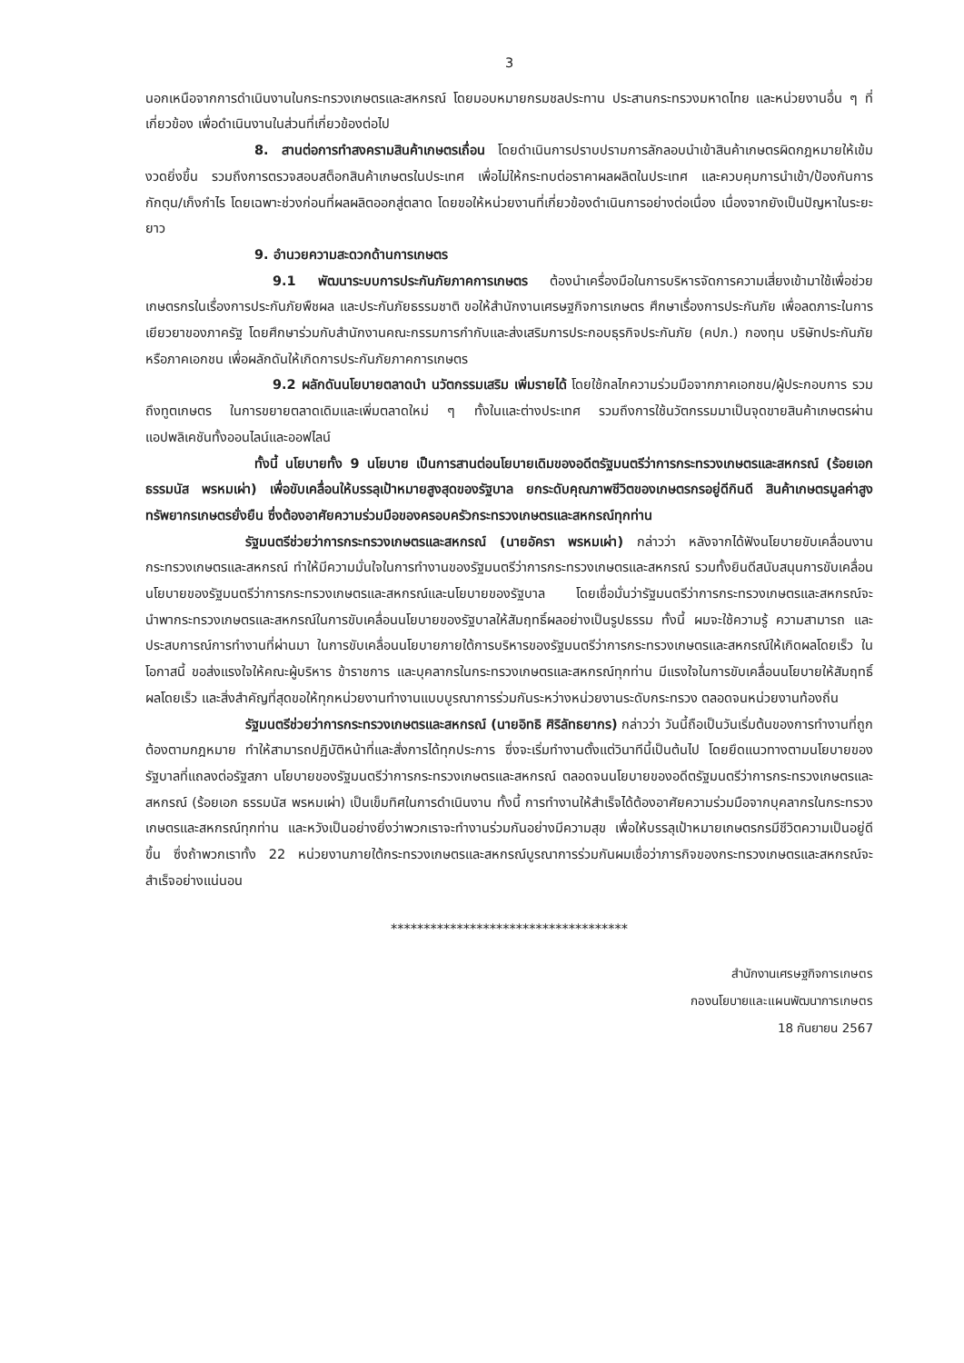3
นอกเหนือจากการดำเนินงานในกระทรวงเกษตรและสหกรณ์ โดยมอบหมายกรมชลประทาน ประสานกระทรวงมหาดไทย และหน่วยงานอื่น ๆ ที่เกี่ยวข้อง เพื่อดำเนินงานในส่วนที่เกี่ยวข้องต่อไป
8. สานต่อการทำสงครามสินค้าเกษตรเถื่อน โดยดำเนินการปราบปรามการลักลอบนำเข้าสินค้าเกษตรผิดกฎหมายให้เข้มงวดยิ่งขึ้น รวมถึงการตรวจสอบสต็อกสินค้าเกษตรในประเทศ เพื่อไม่ให้กระทบต่อราคาผลผลิตในประเทศ และควบคุมการนำเข้า/ป้องกันการกักตุน/เก็งกำไร โดยเฉพาะช่วงก่อนที่ผลผลิตออกสู่ตลาด โดยขอให้หน่วยงานที่เกี่ยวข้องดำเนินการอย่างต่อเนื่อง เนื่องจากยังเป็นปัญหาในระยะยาว
9. อำนวยความสะดวกด้านการเกษตร
9.1 พัฒนาระบบการประกันภัยภาคการเกษตร ต้องนำเครื่องมือในการบริหารจัดการความเสี่ยงเข้ามาใช้เพื่อช่วยเกษตรกรในเรื่องการประกันภัยพืชผล และประกันภัยธรรมชาติ ขอให้สำนักงานเศรษฐกิจการเกษตร ศึกษาเรื่องการประกันภัย เพื่อลดภาระในการเยียวยาของภาครัฐ โดยศึกษาร่วมกับสำนักงานคณะกรรมการกำกับและส่งเสริมการประกอบธุรกิจประกันภัย (คปภ.) กองทุน บริษัทประกันภัย หรือภาคเอกชน เพื่อผลักดันให้เกิดการประกันภัยภาคการเกษตร
9.2 ผลักดันนโยบายตลาดนำ นวัตกรรมเสริม เพิ่มรายได้ โดยใช้กลไกความร่วมมือจากภาคเอกชน/ผู้ประกอบการ รวมถึงทูตเกษตร ในการขยายตลาดเดิมและเพิ่มตลาดใหม่ ๆ ทั้งในและต่างประเทศ รวมถึงการใช้นวัตกรรมมาเป็นจุดขายสินค้าเกษตรผ่านแอปพลิเคชันทั้งออนไลน์และออฟไลน์
ทั้งนี้ นโยบายทั้ง 9 นโยบาย เป็นการสานต่อนโยบายเดิมของอดีตรัฐมนตรีว่าการกระทรวงเกษตรและสหกรณ์ (ร้อยเอก ธรรมนัส พรหมเผ่า) เพื่อขับเคลื่อนให้บรรลุเป้าหมายสูงสุดของรัฐบาล ยกระดับคุณภาพชีวิตของเกษตรกรอยู่ดีกินดี สินค้าเกษตรมูลค่าสูง ทรัพยากรเกษตรยั่งยืน ซึ่งต้องอาศัยความร่วมมือของครอบครัวกระทรวงเกษตรและสหกรณ์ทุกท่าน
รัฐมนตรีช่วยว่าการกระทรวงเกษตรและสหกรณ์ (นายอัครา พรหมเผ่า) กล่าวว่า หลังจากได้ฟังนโยบายขับเคลื่อนงานกระทรวงเกษตรและสหกรณ์ ทำให้มีความมั่นใจในการทำงานของรัฐมนตรีว่าการกระทรวงเกษตรและสหกรณ์ รวมทั้งยินดีสนับสนุนการขับเคลื่อนนโยบายของรัฐมนตรีว่าการกระทรวงเกษตรและสหกรณ์และนโยบายของรัฐบาล โดยเชื่อมั่นว่ารัฐมนตรีว่าการกระทรวงเกษตรและสหกรณ์จะนำพากระทรวงเกษตรและสหกรณ์ในการขับเคลื่อนนโยบายของรัฐบาลให้สัมฤทธิ์ผลอย่างเป็นรูปธรรม ทั้งนี้ ผมจะใช้ความรู้ ความสามารถ และประสบการณ์การทำงานที่ผ่านมา ในการขับเคลื่อนนโยบายภายใต้การบริหารของรัฐมนตรีว่าการกระทรวงเกษตรและสหกรณ์ให้เกิดผลโดยเร็ว ในโอกาสนี้ ขอส่งแรงใจให้คณะผู้บริหาร ข้าราชการ และบุคลากรในกระทรวงเกษตรและสหกรณ์ทุกท่าน มีแรงใจในการขับเคลื่อนนโยบายให้สัมฤทธิ์ผลโดยเร็ว และสิ่งสำคัญที่สุดขอให้ทุกหน่วยงานทำงานแบบบูรณาการร่วมกันระหว่างหน่วยงานระดับกระทรวง ตลอดจนหน่วยงานท้องถิ่น
รัฐมนตรีช่วยว่าการกระทรวงเกษตรและสหกรณ์ (นายอิทธิ ศิริลัทธยากร) กล่าวว่า วันนี้ถือเป็นวันเริ่มต้นของการทำงานที่ถูกต้องตามกฎหมาย ทำให้สามารถปฏิบัติหน้าที่และสั่งการได้ทุกประการ ซึ่งจะเริ่มทำงานตั้งแต่วินาทีนี้เป็นต้นไป โดยยึดแนวทางตามนโยบายของรัฐบาลที่แถลงต่อรัฐสภา นโยบายของรัฐมนตรีว่าการกระทรวงเกษตรและสหกรณ์ ตลอดจนนโยบายของอดีตรัฐมนตรีว่าการกระทรวงเกษตรและสหกรณ์ (ร้อยเอก ธรรมนัส พรหมเผ่า) เป็นเข็มทิศในการดำเนินงาน ทั้งนี้ การทำงานให้สำเร็จได้ต้องอาศัยความร่วมมือจากบุคลากรในกระทรวงเกษตรและสหกรณ์ทุกท่าน และหวังเป็นอย่างยิ่งว่าพวกเราจะทำงานร่วมกันอย่างมีความสุข เพื่อให้บรรลุเป้าหมายเกษตรกรมีชีวิตความเป็นอยู่ดีขึ้น ซึ่งถ้าพวกเราทั้ง 22 หน่วยงานภายใต้กระทรวงเกษตรและสหกรณ์บูรณาการร่วมกันผมเชื่อว่าภารกิจของกระทรวงเกษตรและสหกรณ์จะสำเร็จอย่างแน่นอน
************************************
สำนักงานเศรษฐกิจการเกษตร
กองนโยบายและแผนพัฒนาการเกษตร
18 กันยายน 2567